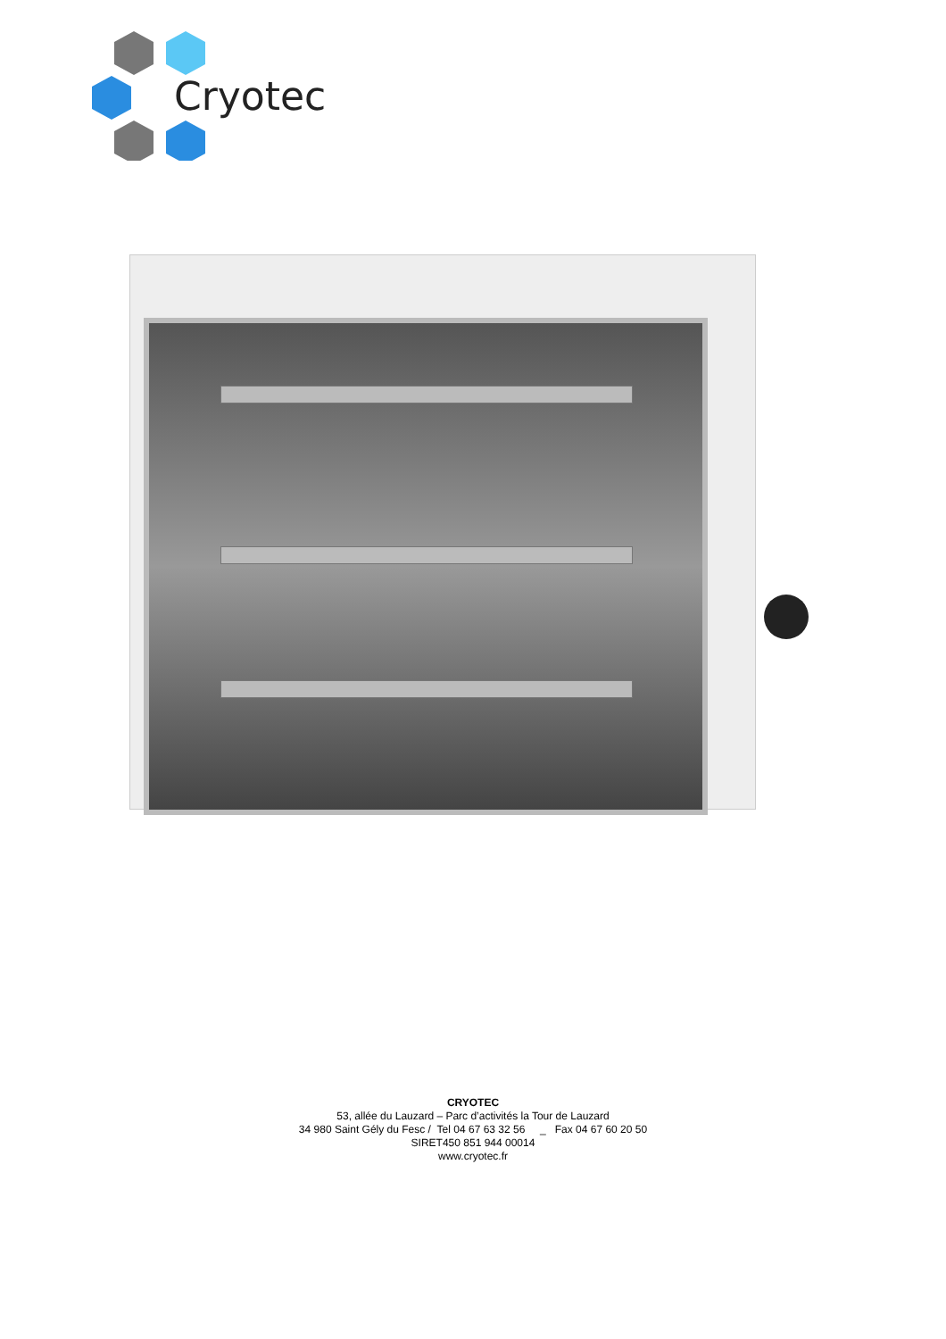Cryotec
CRYOTEC
53, allée du Lauzard – Parc d’activités la Tour de Lauzard
34 980 Saint Gély du Fesc / Tel 04 67 63 32 56 _ Fax 04 67 60 20 50
SIRET450 851 944 00014
www.cryotec.fr